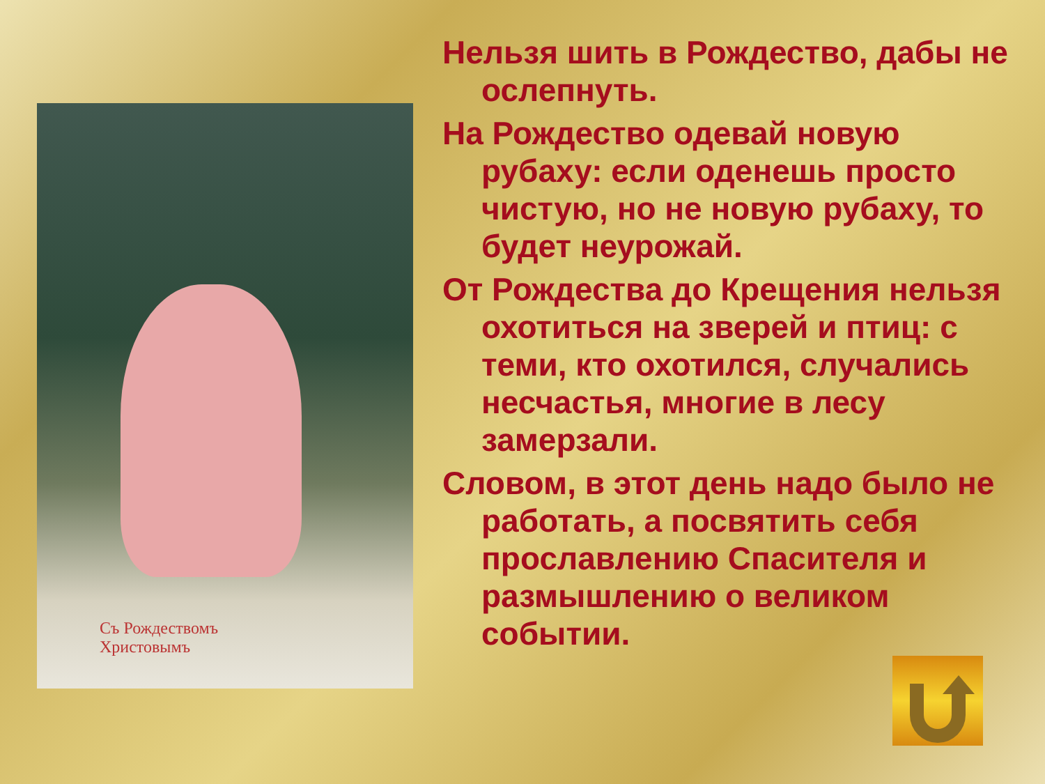Съ Рождествомъ
Христовымъ
Нельзя шить в Рождество, дабы не ослепнуть.
На Рождество одевай новую рубаху: если оденешь просто чистую, но не новую рубаху, то будет неурожай.
От Рождества до Крещения нельзя охотиться на зверей и птиц: с теми, кто охотился, случались несчастья, многие в лесу замерзали.
Словом, в этот день надо было не работать, а посвятить себя прославлению Спасителя и размышлению о великом событии.